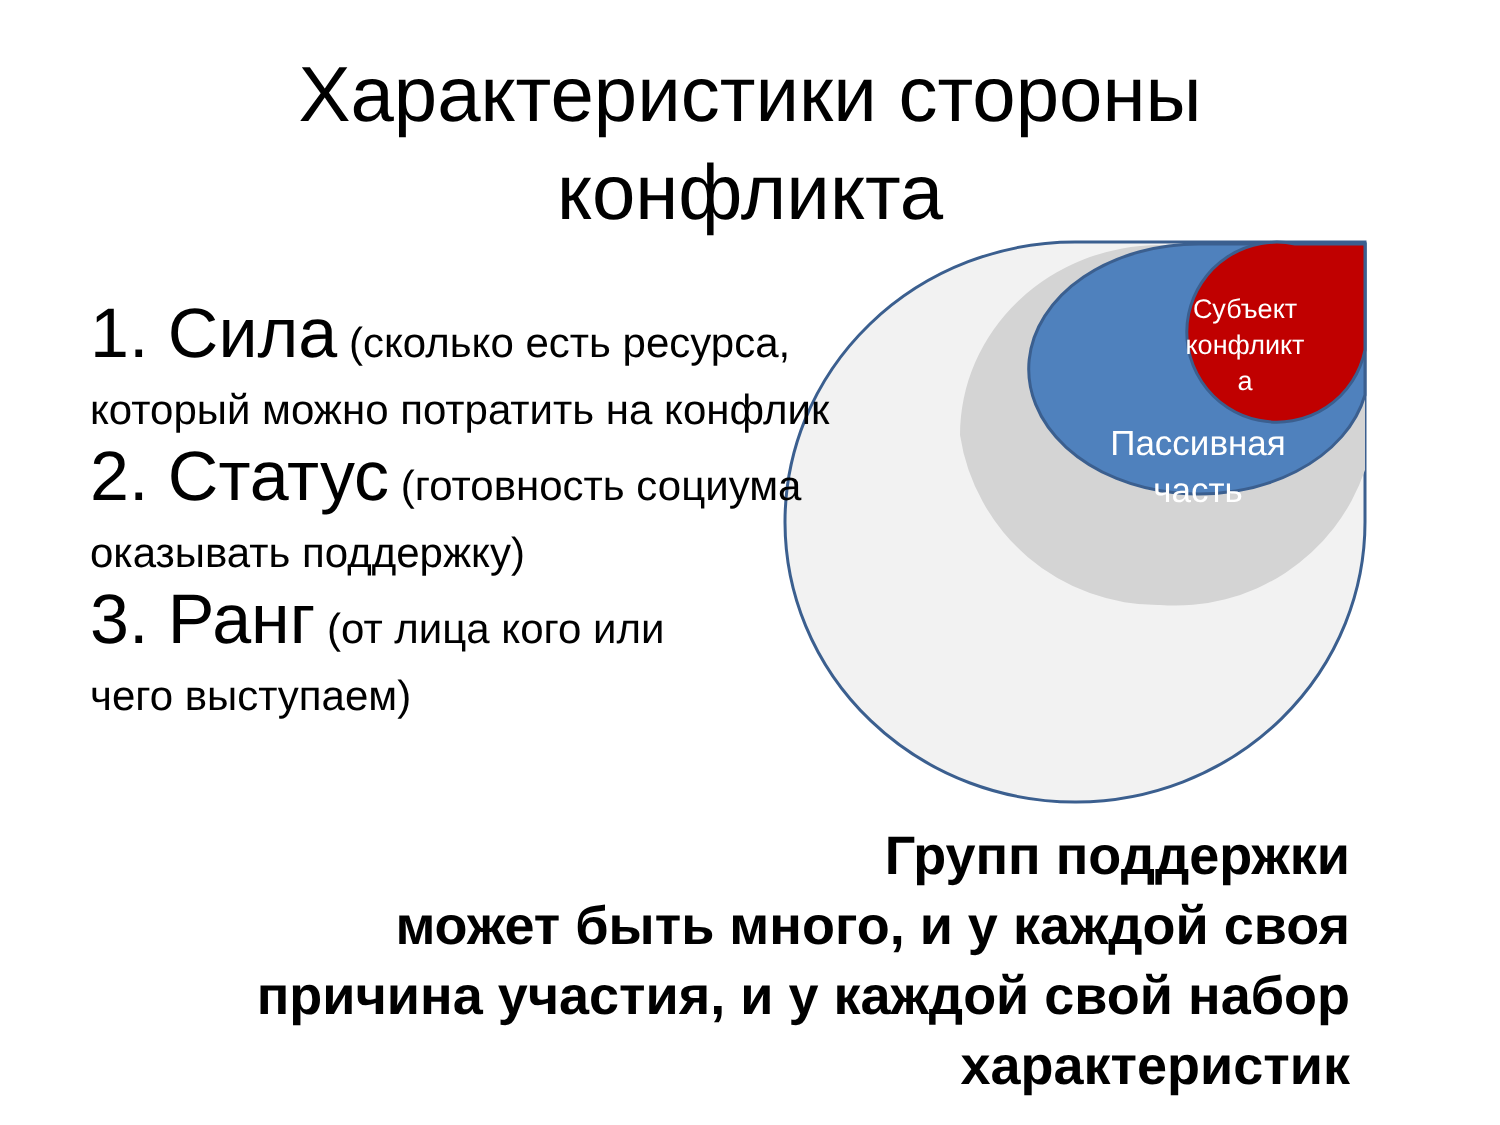Характеристики стороны
конфликта
Субъект
конфликт
а
Пассивная
часть
1. Сила (сколько есть ресурса,
который можно потратить на конфлик
2. Статус (готовность социума
оказывать поддержку)
3. Ранг (от лица кого или
чего выступаем)
Групп поддержки
может быть много, и у каждой своя
причина участия, и у каждой свой набор
характеристик